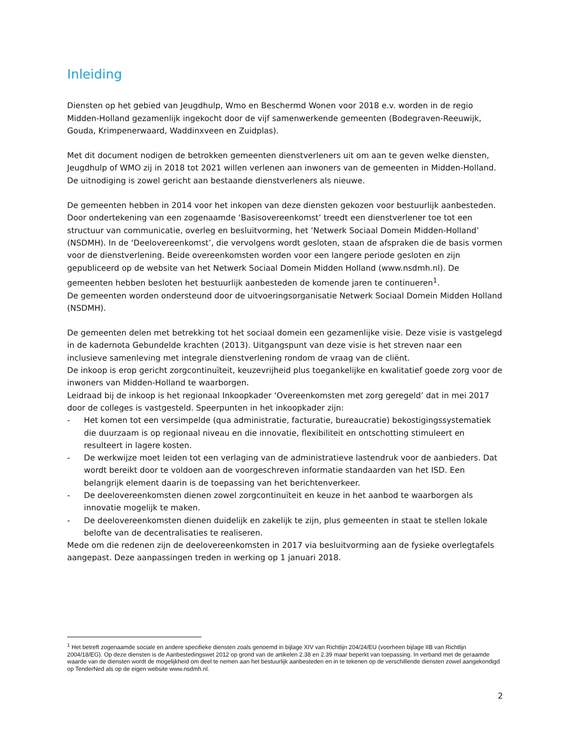Inleiding
Diensten op het gebied van Jeugdhulp, Wmo en Beschermd Wonen voor 2018 e.v. worden in de regio Midden-Holland gezamenlijk ingekocht door de vijf samenwerkende gemeenten (Bodegraven-Reeuwijk, Gouda, Krimpenerwaard, Waddinxveen en Zuidplas).
Met dit document nodigen de betrokken gemeenten dienstverleners uit om aan te geven welke diensten, Jeugdhulp of WMO zij in 2018 tot 2021 willen verlenen aan inwoners van de gemeenten in Midden-Holland. De uitnodiging is zowel gericht aan bestaande dienstverleners als nieuwe.
De gemeenten hebben in 2014 voor het inkopen van deze diensten gekozen voor bestuurlijk aanbesteden. Door ondertekening van een zogenaamde ‘Basisovereenkomst’ treedt een dienstverlener toe tot een structuur van communicatie, overleg en besluitvorming, het ‘Netwerk Sociaal Domein Midden-Holland’ (NSDMH). In de ‘Deelovereenkomst’, die vervolgens wordt gesloten, staan de afspraken die de basis vormen voor de dienstverlening. Beide overeenkomsten worden voor een langere periode gesloten en zijn gepubliceerd op de website van het Netwerk Sociaal Domein Midden Holland (www.nsdmh.nl). De gemeenten hebben besloten het bestuurlijk aanbesteden de komende jaren te continueren<sup>1</sup>.
De gemeenten worden ondersteund door de uitvoeringsorganisatie Netwerk Sociaal Domein Midden Holland (NSDMH).
De gemeenten delen met betrekking tot het sociaal domein een gezamenlijke visie. Deze visie is vastgelegd in de kadernota Gebundelde krachten (2013). Uitgangspunt van deze visie is het streven naar een inclusieve samenleving met integrale dienstverlening rondom de vraag van de cliënt.
De inkoop is erop gericht zorgcontinuïteit, keuzevrijheid plus toegankelijke en kwalitatief goede zorg voor de inwoners van Midden-Holland te waarborgen.
Leidraad bij de inkoop is het regionaal Inkoopkader ‘Overeenkomsten met zorg geregeld’ dat in mei 2017 door de colleges is vastgesteld. Speerpunten in het inkoopkader zijn:
- Het komen tot een versimpelde (qua administratie, facturatie, bureaucratie) bekostigingssystematiek die duurzaam is op regionaal niveau en die innovatie, flexibiliteit en ontschotting stimuleert en resulteert in lagere kosten.
- De werkwijze moet leiden tot een verlaging van de administratieve lastendruk voor de aanbieders. Dat wordt bereikt door te voldoen aan de voorgeschreven informatie standaarden van het ISD. Een belangrijk element daarin is de toepassing van het berichtenverkeer.
- De deelovereenkomsten dienen zowel zorgcontinuïteit en keuze in het aanbod te waarborgen als innovatie mogelijk te maken.
- De deelovereenkomsten dienen duidelijk en zakelijk te zijn, plus gemeenten in staat te stellen lokale belofte van de decentralisaties te realiseren.
Mede om die redenen zijn de deelovereenkomsten in 2017 via besluitvorming aan de fysieke overlegtafels aangepast. Deze aanpassingen treden in werking op 1 januari 2018.
<sup>1</sup> Het betreft zogenaamde sociale en andere specifieke diensten zoals genoemd in bijlage XIV van Richtlijn 204/24/EU (voorheen bijlage IIB van Richtlijn 2004/18/EG). Op deze diensten is de Aanbestedingswet 2012 op grond van de artikelen 2.38 en 2.39 maar beperkt van toepassing. In verband met de geraamde waarde van de diensten wordt de mogelijkheid om deel te nemen aan het bestuurlijk aanbesteden en in te tekenen op de verschillende diensten zowel aangekondigd op TenderNed als op de eigen website www.nsdmh.nl.
2